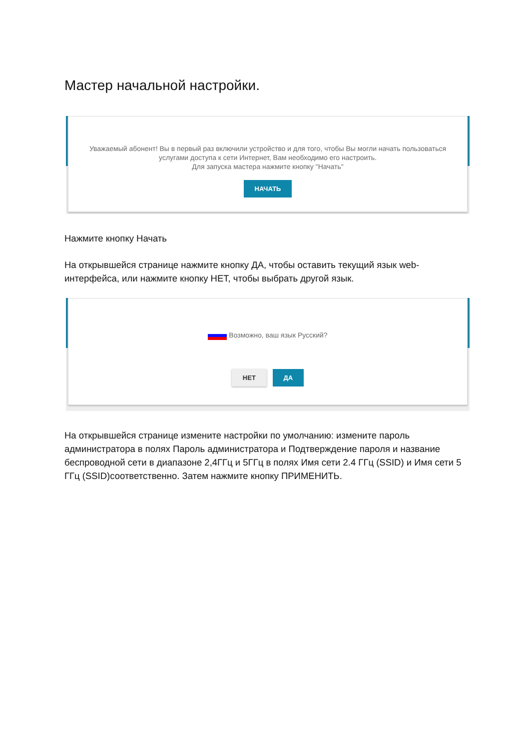Мастер начальной настройки.
Уважаемый абонент! Вы в первый раз включили устройство и для того, чтобы Вы могли начать пользоваться
услугами доступа к сети Интернет, Вам необходимо его настроить.
Для запуска мастера нажмите кнопку "Начать"
НАЧАТЬ
Нажмите кнопку Начать
На открывшейся странице нажмите кнопку ДА, чтобы оставить текущий язык web-интерфейса, или нажмите кнопку НЕТ, чтобы выбрать другой язык.
Возможно, ваш язык Русский?
НЕТ ДА
На открывшейся странице измените настройки по умолчанию: измените пароль администратора в полях Пароль администратора и Подтверждение пароля и название беспроводной сети в диапазоне 2,4ГГц и 5ГГц в полях Имя сети 2.4 ГГц (SSID) и Имя сети 5 ГГц (SSID)соответственно. Затем нажмите кнопку ПРИМЕНИТЬ.